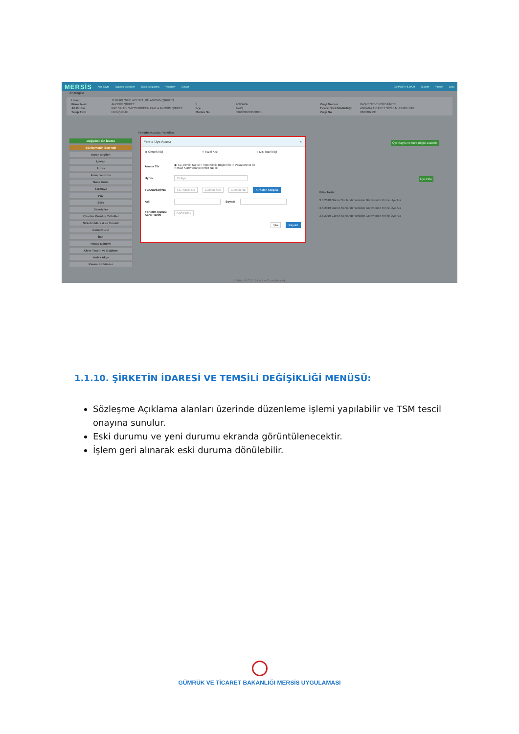MERSİS Ana Sayfa Başvuru İşlemleri▾ Talep Sorgulama Yönetim▾ Evrak▾ BAHADIR YILMAZ▾ Modül▾ Yardım Çıkış
Ön Bilgiler
Unvan TEKNİKLOGİC ACENTALIĞI ANONİM ŞİRKETİ Firma Nevi ANONİM ŞİRKET İl ANKARA Vergi Dairesi BAŞKENT VERGİ DAİRESİ Alt Grubu PAY SAHİBİ SAYISI BİRDEN FAZLA ANONİM ŞİRKET İlçe AYAŞ Ticaret Sicil Müdürlüğü ANKARA TİCARET SİCİLİ MÜDÜRLÜĞÜ Talep Türü DEĞİŞİKLİK Mersis No 0966030213000001 Vergi No 9660302130
Değişiklik Ön İzleme
Sözleşmenin Son Hali
Karar Bilgileri
Unvan
Adres
Amaç ve Konu
Nace Kodu
Sermaye
Pay
Süre
Denetçiler
Yönetim Kurulu / Yetkililer
Şirketin İdaresi ve Temsili
Genel Kurul
İlan
Hesap Dönemi
Kârın Tespiti ve Dağıtımı
Yedek Akçe
Kanuni Hükümler
Yönetim Kurulu / Yetkililer
Üye Sayısı ve Süre Bilgisi Düzenle
Üye Ekle
Bitiş Tarihi
3.3.2018 Görevi Sonlandır Yeniden Görevlendir Yerine Üye Ata
3.6.2019 Görevi Sonlandır Yeniden Görevlendir Yerine Üye Ata
3.6.2019 Görevi Sonlandır Yeniden Görevlendir Yerine Üye Ata
Yerine Üye Atama ×
◉ Gerçek Kişi ○ Tüzel Kişi ○ Dış Tüzel Kişi
Arama Tür ◉ T.C. Kimlik No İle ○ Yeni Kimlik Bilgileri İle ○ Pasaport No İle
○ Mavi Kart/Yabancı Kimlik No İle
Uyruk Türkiye
TCKNo/Seri/No T.C. Kimlik No Cüzdan Seri Cüzdan No KPS'den Sorgula
Adı Soyadı
Yönetim Kurulu Karar Tarihi 04/03/2017
İptal Kaydet
© 2010 - 2017 T.C. Gümrük ve Ticaret Bakanlığı
1.1.10. ŞİRKETİN İDARESİ VE TEMSİLİ DEĞİŞİKLİĞİ MENÜSÜ:
Sözleşme Açıklama alanları üzerinde düzenleme işlemi yapılabilir ve TSM tescil onayına sunulur.
Eski durumu ve yeni durumu ekranda görüntülenecektir.
İşlem geri alınarak eski duruma dönülebilir.
GÜMRÜK VE TİCARET BAKANLIĞI MERSİS UYGULAMASI